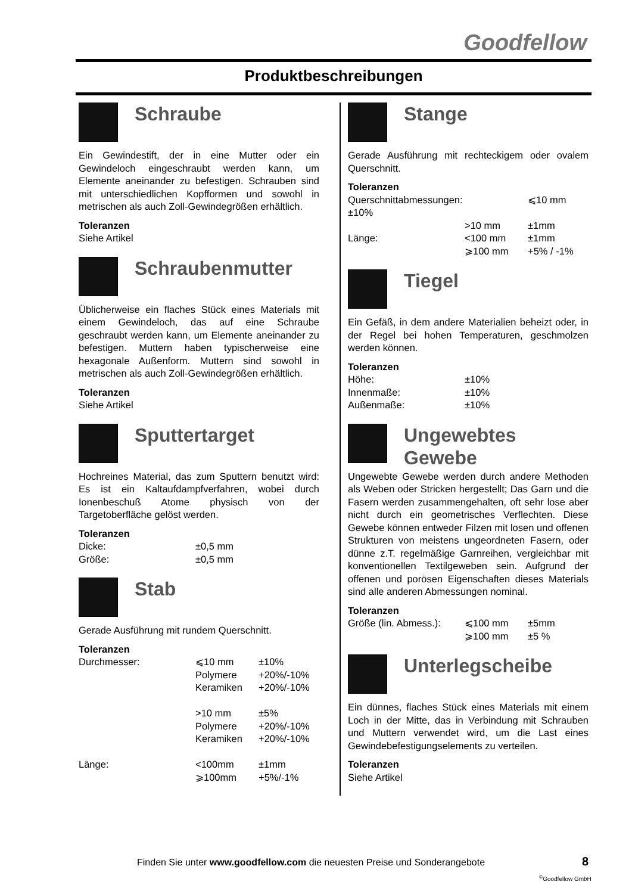Goodfellow
Produktbeschreibungen
Schraube
Ein Gewindestift, der in eine Mutter oder ein Gewindeloch eingeschraubt werden kann, um Elemente aneinander zu befestigen. Schrauben sind mit unterschiedlichen Kopfformen und sowohl in metrischen als auch Zoll-Gewindegrößen erhältlich.
Toleranzen
Siehe Artikel
Schraubenmutter
Üblicherweise ein flaches Stück eines Materials mit einem Gewindeloch, das auf eine Schraube geschraubt werden kann, um Elemente aneinander zu befestigen. Muttern haben typischerweise eine hexagonale Außenform. Muttern sind sowohl in metrischen als auch Zoll-Gewindegrößen erhältlich.
Toleranzen
Siehe Artikel
Sputtertarget
Hochreines Material, das zum Sputtern benutzt wird: Es ist ein Kaltaufdampfverfahren, wobei durch Ionenbeschuß Atome physisch von der Targetoberfläche gelöst werden.
Toleranzen
| Dicke: | ±0,5 mm |
| Größe: | ±0,5 mm |
Stab
Gerade Ausführung mit rundem Querschnitt.
Toleranzen
| Durchmesser: | ⩽10 mm | ±10% |
| | Polymere | +20%/-10% |
| | Keramiken | +20%/-10% |
| | >10 mm | ±5% |
| | Polymere | +20%/-10% |
| | Keramiken | +20%/-10% |
| Länge: | <100mm | ±1mm |
| | ⩾100mm | +5%/-1% |
Stange
Gerade Ausführung mit rechteckigem oder ovalem Querschnitt.
Toleranzen
| Querschnittabmessungen: | | ⩽10 mm |
| ±10% | | |
| | >10 mm | ±1mm |
| Länge: | <100 mm | ±1mm |
| | ⩾100 mm | +5% / -1% |
Tiegel
Ein Gefäß, in dem andere Materialien beheizt oder, in der Regel bei hohen Temperaturen, geschmolzen werden können.
Toleranzen
| Höhe: | ±10% |
| Innenmaße: | ±10% |
| Außenmaße: | ±10% |
Ungewebtes
Gewebe
Ungewebte Gewebe werden durch andere Methoden als Weben oder Stricken hergestellt; Das Garn und die Fasern werden zusammengehalten, oft sehr lose aber nicht durch ein geometrisches Verflechten. Diese Gewebe können entweder Filzen mit losen und offenen Strukturen von meistens ungeordneten Fasern, oder dünne z.T. regelmäßige Garnreihen, vergleichbar mit konventionellen Textilgeweben sein. Aufgrund der offenen und porösen Eigenschaften dieses Materials sind alle anderen Abmessungen nominal.
Toleranzen
| Größe (lin. Abmess.): | ⩽100 mm | ±5mm |
| | ⩾100 mm | ±5 % |
Unterlegscheibe
Ein dünnes, flaches Stück eines Materials mit einem Loch in der Mitte, das in Verbindung mit Schrauben und Muttern verwendet wird, um die Last eines Gewindebefestigungselements zu verteilen.
Toleranzen
Siehe Artikel
Finden Sie unter www.goodfellow.com die neuesten Preise und Sonderangebote
8
<sup>©</sup>Goodfellow GmbH